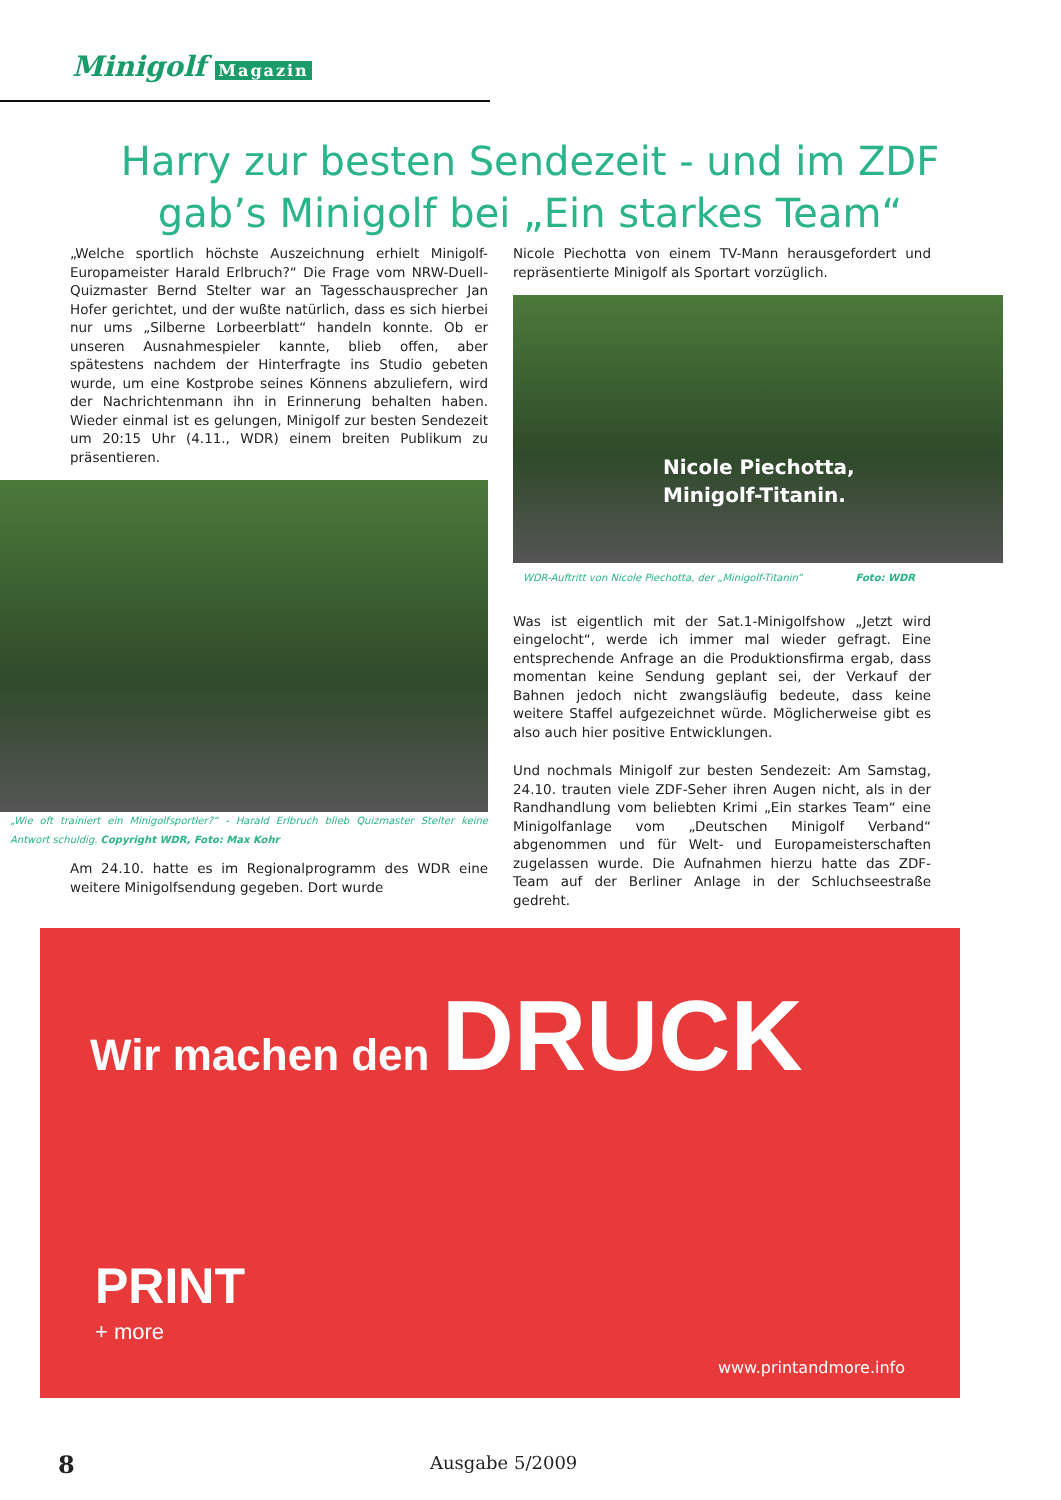Minigolf Magazin
Harry zur besten Sendezeit - und im ZDF gab’s Minigolf bei „Ein starkes Team“
„Welche sportlich höchste Auszeichnung erhielt Minigolf-Europameister Harald Erlbruch?“ Die Frage vom NRW-Duell-Quizmaster Bernd Stelter war an Tagesschausprecher Jan Hofer gerichtet, und der wußte natürlich, dass es sich hierbei nur ums „Silberne Lorbeerblatt“ handeln konnte. Ob er unseren Ausnahmespieler kannte, blieb offen, aber spätestens nachdem der Hinterfragte ins Studio gebeten wurde, um eine Kostprobe seines Könnens abzuliefern, wird der Nachrichtenmann ihn in Erinnerung behalten haben. Wieder einmal ist es gelungen, Minigolf zur besten Sendezeit um 20:15 Uhr (4.11., WDR) einem breiten Publikum zu präsentieren.
„Wie oft trainiert ein Minigolfsportler?“ - Harald Erlbruch blieb Quizmaster Stelter keine Antwort schuldig. Copyright WDR, Foto: Max Kohr
Am 24.10. hatte es im Regionalprogramm des WDR eine weitere Minigolfsendung gegeben. Dort wurde
Nicole Piechotta von einem TV-Mann herausgefordert und repräsentierte Minigolf als Sportart vorzüglich.
Nicole Piechotta,
Minigolf-Titanin.
WDR-Auftritt von Nicole Piechotta, der „Minigolf-Titanin“ Foto: WDR
Was ist eigentlich mit der Sat.1-Minigolfshow „Jetzt wird eingelocht“, werde ich immer mal wieder gefragt. Eine entsprechende Anfrage an die Produktionsfirma ergab, dass momentan keine Sendung geplant sei, der Verkauf der Bahnen jedoch nicht zwangsläufig bedeute, dass keine weitere Staffel aufgezeichnet würde. Möglicherweise gibt es also auch hier positive Entwicklungen.
Und nochmals Minigolf zur besten Sendezeit: Am Samstag, 24.10. trauten viele ZDF-Seher ihren Augen nicht, als in der Randhandlung vom beliebten Krimi „Ein starkes Team“ eine Minigolfanlage vom „Deutschen Minigolf Verband“ abgenommen und für Welt- und Europameisterschaften zugelassen wurde. Die Aufnahmen hierzu hatte das ZDF-Team auf der Berliner Anlage in der Schluchseestraße gedreht.
Wir machen den DRUCK
PRINT
+ more
www.printandmore.info
8 Ausgabe 5/2009